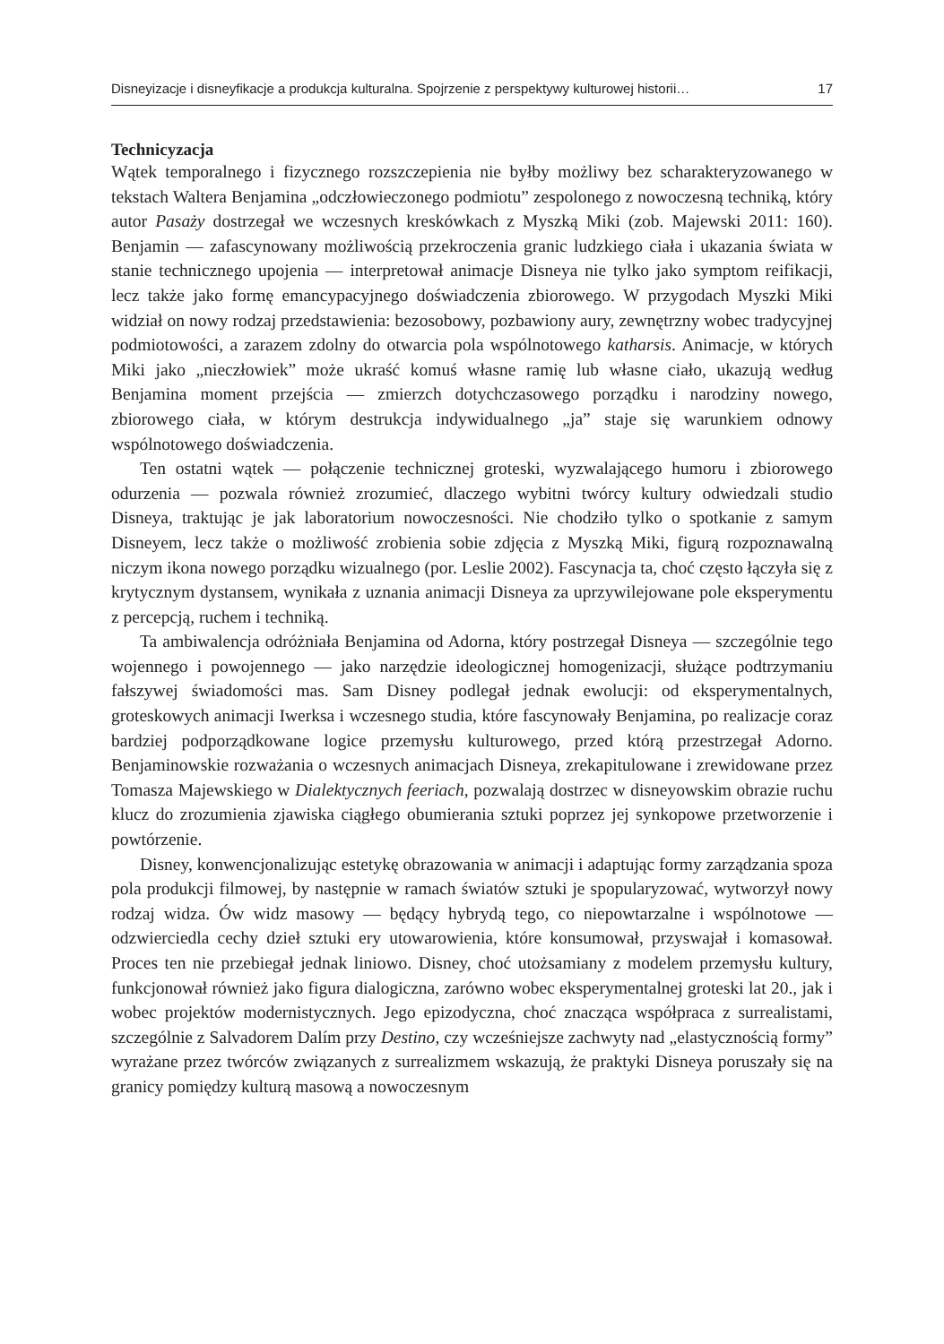Disneyizacje i disneyfikacje a produkcja kulturalna. Spojrzenie z perspektywy kulturowej historii… 17
Technicyzacja
Wątek temporalnego i fizycznego rozszczepienia nie byłby możliwy bez scharakteryzowanego w tekstach Waltera Benjamina „odczłowieczonego podmiotu” zespolonego z nowoczesną techniką, który autor Pasaży dostrzegał we wczesnych kreskówkach z Myszką Miki (zob. Majewski 2011: 160). Benjamin — zafascynowany możliwością przekroczenia granic ludzkiego ciała i ukazania świata w stanie technicznego upojenia — interpretował animacje Disneya nie tylko jako symptom reifikacji, lecz także jako formę emancypacyjnego doświadczenia zbiorowego. W przygodach Myszki Miki widział on nowy rodzaj przedstawienia: bezosobowy, pozbawiony aury, zewnętrzny wobec tradycyjnej podmiotowości, a zarazem zdolny do otwarcia pola wspólnotowego katharsis. Animacje, w których Miki jako „nieczłowiek” może ukraść komuś własne ramię lub własne ciało, ukazują według Benjamina moment przejścia — zmierzch dotychczasowego porządku i narodziny nowego, zbiorowego ciała, w którym destrukcja indywidualnego „ja” staje się warunkiem odnowy wspólnotowego doświadczenia.
Ten ostatni wątek — połączenie technicznej groteski, wyzwalającego humoru i zbiorowego odurzenia — pozwala również zrozumieć, dlaczego wybitni twórcy kultury odwiedzali studio Disneya, traktując je jak laboratorium nowoczesności. Nie chodziło tylko o spotkanie z samym Disneyem, lecz także o możliwość zrobienia sobie zdjęcia z Myszką Miki, figurą rozpoznawalną niczym ikona nowego porządku wizualnego (por. Leslie 2002). Fascynacja ta, choć często łączyła się z krytycznym dystansem, wynikała z uznania animacji Disneya za uprzywilejowane pole eksperymentu z percepcją, ruchem i techniką.
Ta ambiwalencja odróżniała Benjamina od Adorna, który postrzegał Disneya — szczególnie tego wojennego i powojennego — jako narzędzie ideologicznej homogenizacji, służące podtrzymaniu fałszywej świadomości mas. Sam Disney podlegał jednak ewolucji: od eksperymentalnych, groteskowych animacji Iwerksa i wczesnego studia, które fascynowały Benjamina, po realizacje coraz bardziej podporządkowane logice przemysłu kulturowego, przed którą przestrzegał Adorno. Benjaminowskie rozważania o wczesnych animacjach Disneya, zrekapitulowane i zrewidowane przez Tomasza Majewskiego w Dialektycznych feeriach, pozwalają dostrzec w disneyowskim obrazie ruchu klucz do zrozumienia zjawiska ciągłego obumierania sztuki poprzez jej synkopowe przetworzenie i powtórzenie.
Disney, konwencjonalizując estetykę obrazowania w animacji i adaptując formy zarządzania spoza pola produkcji filmowej, by następnie w ramach światów sztuki je spopularyzować, wytworzył nowy rodzaj widza. Ów widz masowy — będący hybrydą tego, co niepowtarzalne i wspólnotowe — odzwierciedla cechy dzieł sztuki ery utowarowienia, które konsumował, przyswajał i komasował. Proces ten nie przebiegał jednak liniowo. Disney, choć utożsamiany z modelem przemysłu kultury, funkcjonował również jako figura dialogiczna, zarówno wobec eksperymentalnej groteski lat 20., jak i wobec projektów modernistycznych. Jego epizodyczna, choć znacząca współpraca z surrealistami, szczególnie z Salvadorem Dalím przy Destino, czy wcześniejsze zachwyty nad „elastycznością formy” wyrażane przez twórców związanych z surrealizmem wskazują, że praktyki Disneya poruszały się na granicy pomiędzy kulturą masową a nowoczesnym